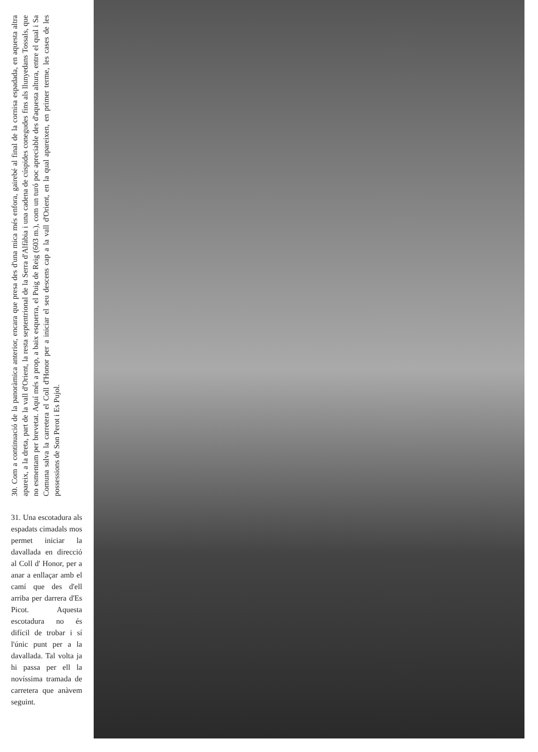30. Com a continuació de la panoràmica anterior, encara que presa des d'una mica més enfora, gairebé al final de la cornisa espadada, en aquesta altra apareix, a la dreta, part de la vall d'Orient, la resta septentrional de la Serra d'Alfàbia i una cadena de cúspides conegudes fins als llunyedans Tossals, que no esmentam per brevetat. Aquí més a prop, a baix esquerra, el Puig de Reig (603 m.), com un turó poc apreciable des d'aquesta altura, entre el qual i Sa Comuna salva la carretera el Coll d'Honor per a iniciar el seu descens cap a la vall d'Orient, en la qual apareixen, en primer terme, les cases de les possessions de Son Perot i Es Pujol.
31. Una escotadura als espadats cimadals mos permet iniciar la davallada en direcció al Coll d' Honor, per a anar a enllaçar amb el camí que des d'ell arriba per darrera d'Es Picot. Aquesta escotadura no és difícil de trobar i sí l'únic punt per a la davallada. Tal volta ja hi passa per ell la novíssima tramada de carretera que anàvem seguint.